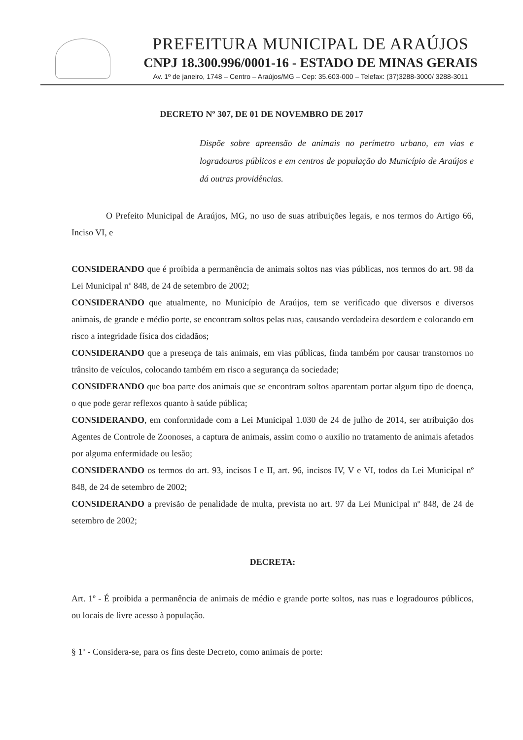PREFEITURA MUNICIPAL DE ARAÚJOS
CNPJ 18.300.996/0001-16 - ESTADO DE MINAS GERAIS
Av. 1º de janeiro, 1748 – Centro – Araújos/MG – Cep: 35.603-000 – Telefax: (37)3288-3000/ 3288-3011
DECRETO Nº 307, DE 01 DE NOVEMBRO DE 2017
Dispõe sobre apreensão de animais no perímetro urbano, em vias e logradouros públicos e em centros de população do Município de Araújos e dá outras providências.
O Prefeito Municipal de Araújos, MG, no uso de suas atribuições legais, e nos termos do Artigo 66, Inciso VI, e
CONSIDERANDO que é proibida a permanência de animais soltos nas vias públicas, nos termos do art. 98 da Lei Municipal nº 848, de 24 de setembro de 2002;
CONSIDERANDO que atualmente, no Município de Araújos, tem se verificado que diversos e diversos animais, de grande e médio porte, se encontram soltos pelas ruas, causando verdadeira desordem e colocando em risco a integridade física dos cidadãos;
CONSIDERANDO que a presença de tais animais, em vias públicas, finda também por causar transtornos no trânsito de veículos, colocando também em risco a segurança da sociedade;
CONSIDERANDO que boa parte dos animais que se encontram soltos aparentam portar algum tipo de doença, o que pode gerar reflexos quanto à saúde pública;
CONSIDERANDO, em conformidade com a Lei Municipal 1.030 de 24 de julho de 2014, ser atribuição dos Agentes de Controle de Zoonoses, a captura de animais, assim como o auxilio no tratamento de animais afetados por alguma enfermidade ou lesão;
CONSIDERANDO os termos do art. 93, incisos I e II, art. 96, incisos IV, V e VI, todos da Lei Municipal nº 848, de 24 de setembro de 2002;
CONSIDERANDO a previsão de penalidade de multa, prevista no art. 97 da Lei Municipal nº 848, de 24 de setembro de 2002;
DECRETA:
Art. 1º - É proibida a permanência de animais de médio e grande porte soltos, nas ruas e logradouros públicos, ou locais de livre acesso à população.
§ 1º - Considera-se, para os fins deste Decreto, como animais de porte: